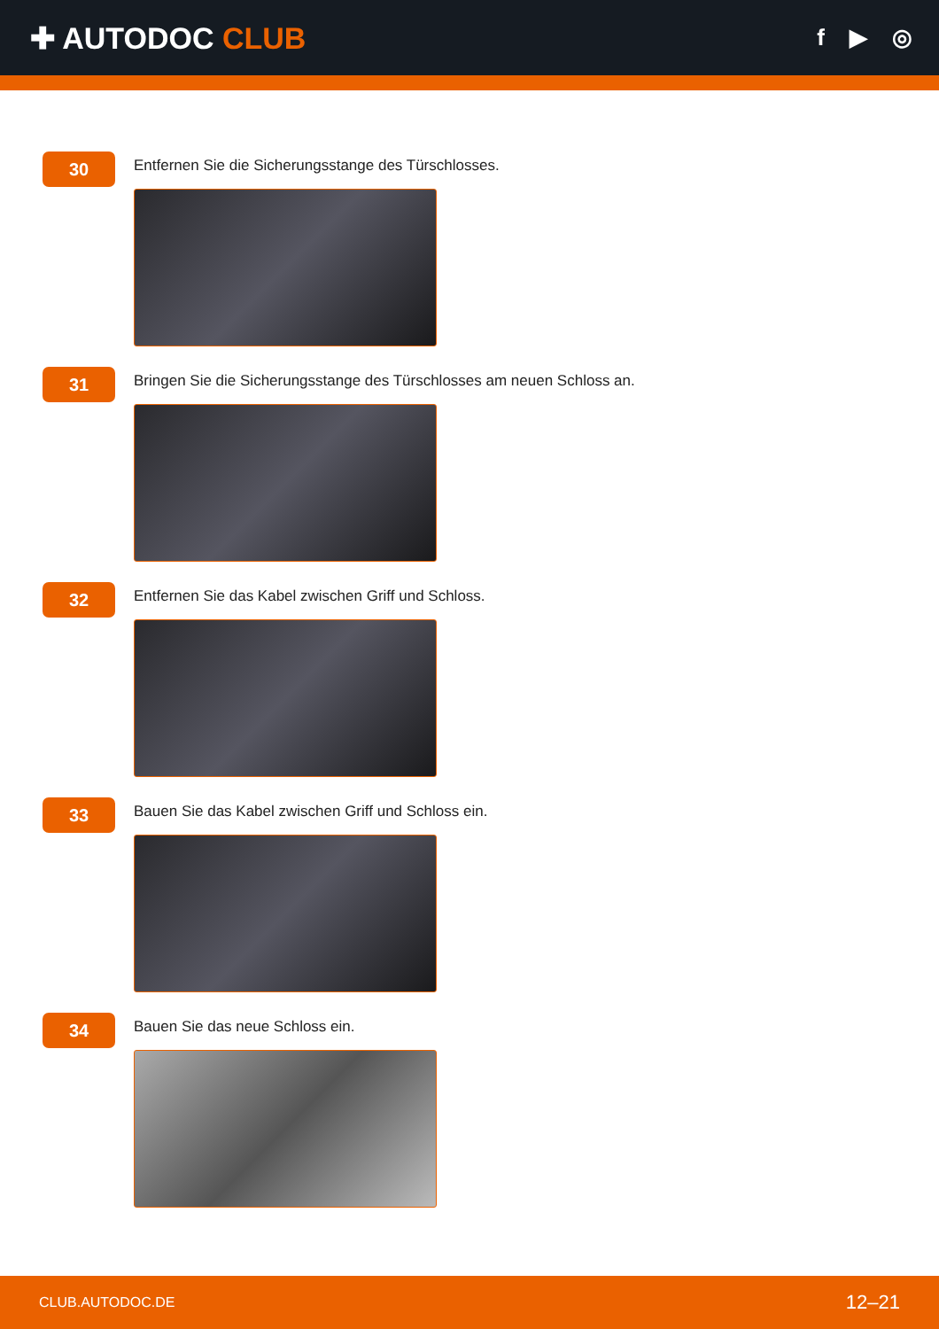✚ AUTODOC CLUB
f ▶ ◎
30
Entfernen Sie die Sicherungsstange des Türschlosses.
31
Bringen Sie die Sicherungsstange des Türschlosses am neuen Schloss an.
32
Entfernen Sie das Kabel zwischen Griff und Schloss.
33
Bauen Sie das Kabel zwischen Griff und Schloss ein.
34
Bauen Sie das neue Schloss ein.
CLUB.AUTODOC.DE 12–21